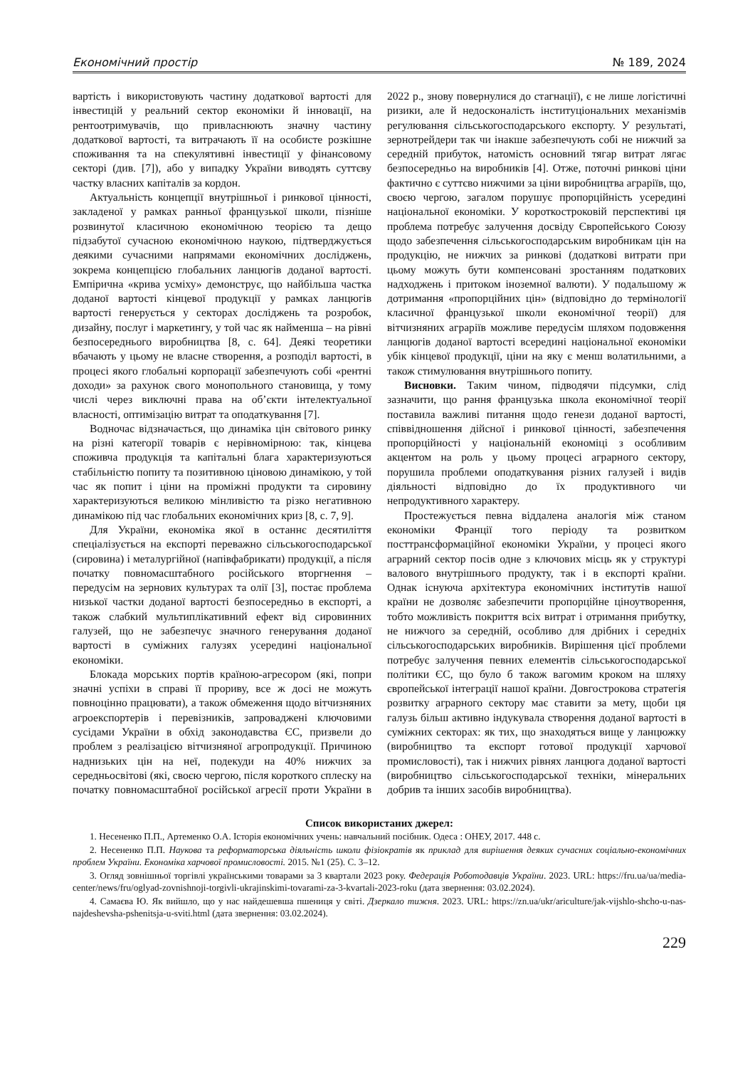Економічний простір № 189, 2024
вартість і використовують частину додаткової вартості для інвестицій у реальний сектор економіки й інновації, на рентоотримувачів, що привласнюють значну частину додаткової вартості, та витрачають її на особисте розкішне споживання та на спекулятивні інвестиції у фінансовому секторі (див. [7]), або у випадку України виводять суттєву частку власних капіталів за кордон.
Актуальність концепції внутрішньої і ринкової цінності, закладеної у рамках ранньої французької школи, пізніше розвинутої класичною економічною теорією та дещо підзабутої сучасною економічною наукою, підтверджується деякими сучасними напрямами економічних досліджень, зокрема концепцією глобальних ланцюгів доданої вартості. Емпірична «крива усміху» демонструє, що найбільша частка доданої вартості кінцевої продукції у рамках ланцюгів вартості генерується у секторах досліджень та розробок, дизайну, послуг і маркетингу, у той час як найменша – на рівні безпосереднього виробництва [8, с. 64]. Деякі теоретики вбачають у цьому не власне створення, а розподіл вартості, в процесі якого глобальні корпорації забезпечують собі «рентні доходи» за рахунок свого монопольного становища, у тому числі через виключні права на об’єкти інтелектуальної власності, оптимізацію витрат та оподаткування [7].
Водночас відзначається, що динаміка цін світового ринку на різні категорії товарів є нерівномірною: так, кінцева споживча продукція та капітальні блага характеризуються стабільністю попиту та позитивною ціновою динамікою, у той час як попит і ціни на проміжні продукти та сировину характеризуються великою мінливістю та різко негативною динамікою під час глобальних економічних криз [8, с. 7, 9].
Для України, економіка якої в останнє десятиліття спеціалізується на експорті переважно сільськогосподарської (сировина) і металургійної (напівфабрикати) продукції, а після початку повномасштабного російського вторгнення – передусім на зернових культурах та олії [3], постає проблема низької частки доданої вартості безпосередньо в експорті, а також слабкий мультиплікативний ефект від сировинних галузей, що не забезпечує значного генерування доданої вартості в суміжних галузях усередині національної економіки.
Блокада морських портів країною-агресором (які, попри значні успіхи в справі її прориву, все ж досі не можуть повноцінно працювати), а також обмеження щодо вітчизняних агроекспортерів і перевізників, запроваджені ключовими сусідами України в обхід законодавства ЄС, призвели до проблем з реалізацією вітчизняної агропродукції. Причиною наднизьких цін на неї, подекуди на 40% нижчих за середньосвітові (які, своєю чергою, після короткого сплеску на початку повномасштабної російської агресії проти України в 2022 р., знову повернулися до стагнації), є не лише логістичні ризики, але й недосконалість інституціональних механізмів регулювання сільськогосподарського експорту. У результаті, зернотрейдери так чи інакше забезпечують собі не нижчий за середній прибуток, натомість основний тягар витрат лягає безпосередньо на виробників [4]. Отже, поточні ринкові ціни фактично є суттєво нижчими за ціни виробництва аграріїв, що, своєю чергою, загалом порушує пропорційність усередині національної економіки. У короткостроковій перспективі ця проблема потребує залучення досвіду Європейського Союзу щодо забезпечення сільськогосподарським виробникам цін на продукцію, не нижчих за ринкові (додаткові витрати при цьому можуть бути компенсовані зростанням податкових надходжень і притоком іноземної валюти). У подальшому ж дотримання «пропорційних цін» (відповідно до термінології класичної французької школи економічної теорії) для вітчизняних аграріїв можливе передусім шляхом подовження ланцюгів доданої вартості всередині національної економіки убік кінцевої продукції, ціни на яку є менш волатильними, а також стимулювання внутрішнього попиту.
Висновки. Таким чином, підводячи підсумки, слід зазначити, що рання французька школа економічної теорії поставила важливі питання щодо генези доданої вартості, співвідношення дійсної і ринкової цінності, забезпечення пропорційності у національній економіці з особливим акцентом на роль у цьому процесі аграрного сектору, порушила проблеми оподаткування різних галузей і видів діяльності відповідно до їх продуктивного чи непродуктивного характеру.
Простежується певна віддалена аналогія між станом економіки Франції того періоду та розвитком посттрансформаційної економіки України, у процесі якого аграрний сектор посів одне з ключових місць як у структурі валового внутрішнього продукту, так і в експорті країни. Однак існуюча архітектура економічних інститутів нашої країни не дозволяє забезпечити пропорційне ціноутворення, тобто можливість покриття всіх витрат і отримання прибутку, не нижчого за середній, особливо для дрібних і середніх сільськогосподарських виробників. Вирішення цієї проблеми потребує залучення певних елементів сільськогосподарської політики ЄС, що було б також вагомим кроком на шляху європейської інтеграції нашої країни. Довгострокова стратегія розвитку аграрного сектору має ставити за мету, щоби ця галузь більш активно індукувала створення доданої вартості в суміжних секторах: як тих, що знаходяться вище у ланцюжку (виробництво та експорт готової продукції харчової промисловості), так і нижчих рівнях ланцюга доданої вартості (виробництво сільськогосподарської техніки, мінеральних добрив та інших засобів виробництва).
Список використаних джерел:
1. Несененко П.П., Артеменко О.А. Історія економічних учень: навчальний посібник. Одеса : ОНЕУ, 2017. 448 с.
2. Несененко П.П. Наукова та реформаторська діяльність школи фізіократів як приклад для вирішення деяких сучасних соціально-економічних проблем України. Економіка харчової промисловості. 2015. №1 (25). С. 3–12.
3. Огляд зовнішньої торгівлі українськими товарами за 3 квартали 2023 року. Федерація Роботодавців України. 2023. URL: https://fru.ua/ua/media-center/news/fru/oglyad-zovnishnoji-torgivli-ukrajinskimi-tovarami-za-3-kvartali-2023-roku (дата звернення: 03.02.2024).
4. Самаєва Ю. Як вийшло, що у нас найдешевша пшениця у світі. Дзеркало тижня. 2023. URL: https://zn.ua/ukr/ariculture/jak-vijshlo-shcho-u-nas-najdeshevsha-pshenitsja-u-sviti.html (дата звернення: 03.02.2024).
229